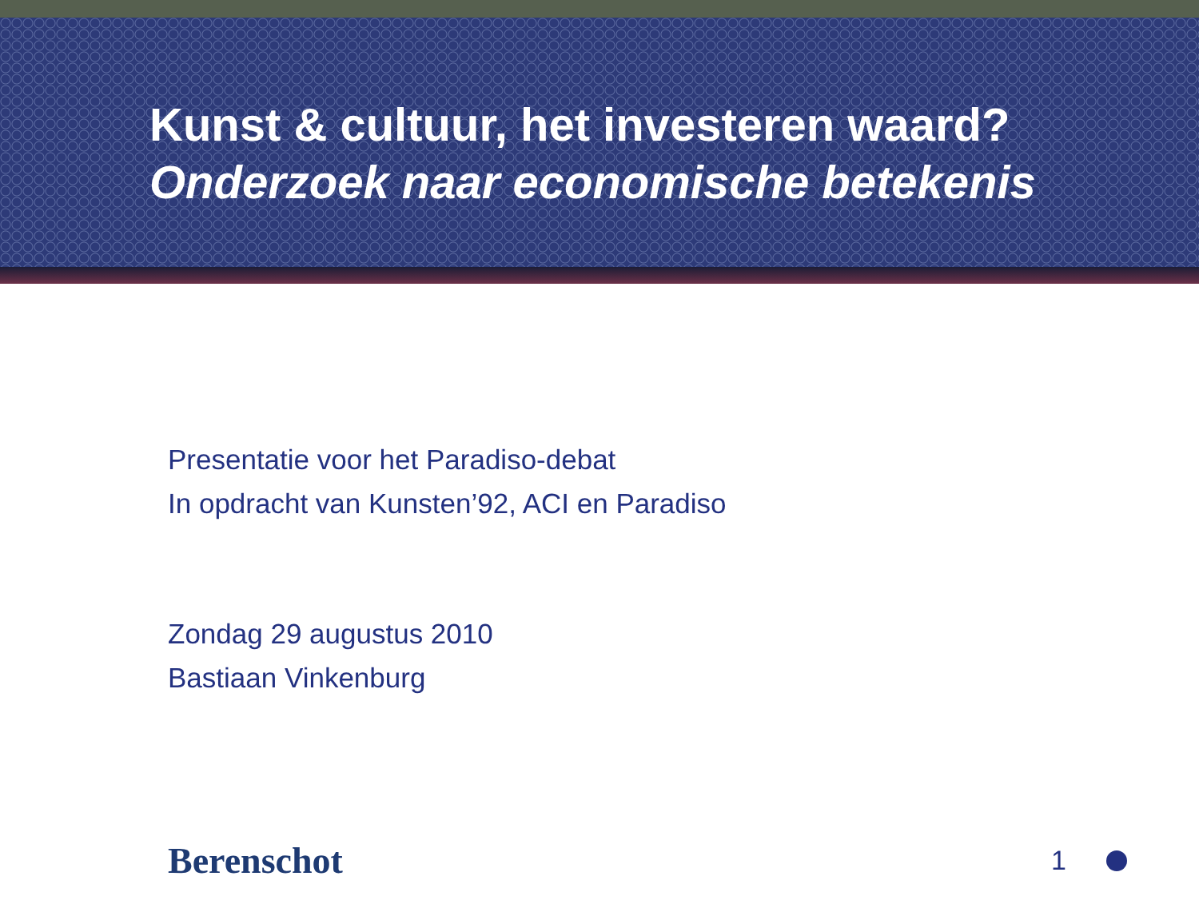Kunst & cultuur, het investeren waard?
Onderzoek naar economische betekenis
Presentatie voor het Paradiso-debat
In opdracht van Kunsten’92, ACI en Paradiso
Zondag 29 augustus 2010
Bastiaan Vinkenburg
Berenschot 1